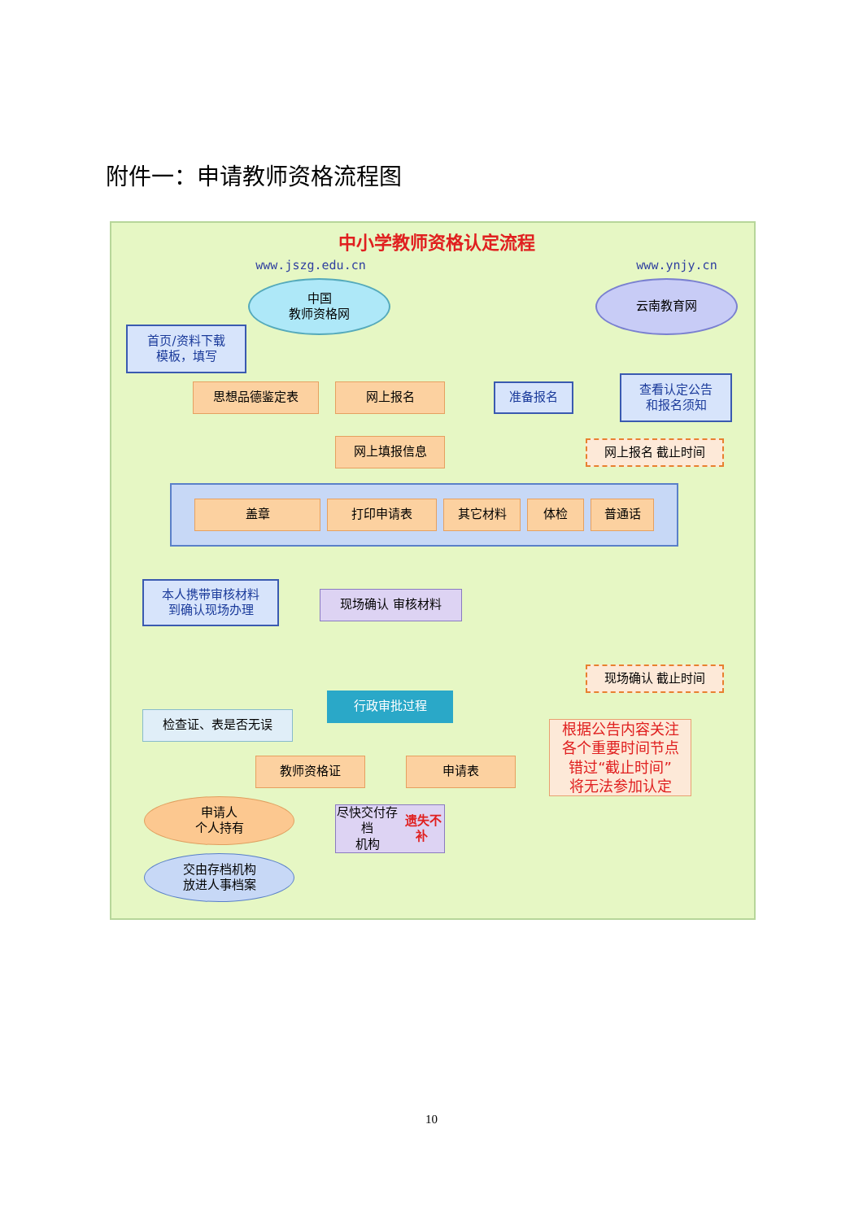附件一：申请教师资格流程图
中小学教师资格认定流程
www.jszg.edu.cn www.ynjy.cn
中国
教师资格网
云南教育网
首页/资料下载
模板，填写
思想品德鉴定表 网上报名 准备报名
查看认定公告
和报名须知
网上填报信息 网上报名 截止时间
盖章 打印申请表 其它材料 体检 普通话
本人携带审核材料
到确认现场办理
现场确认 审核材料
现场确认 截止时间
行政审批过程
检查证、表是否无误
根据公告内容关注
各个重要时间节点
错过“截止时间”
将无法参加认定
教师资格证 申请表
申请人
个人持有
尽快交付存档
机构 遗失不补
交由存档机构
放进人事档案
10